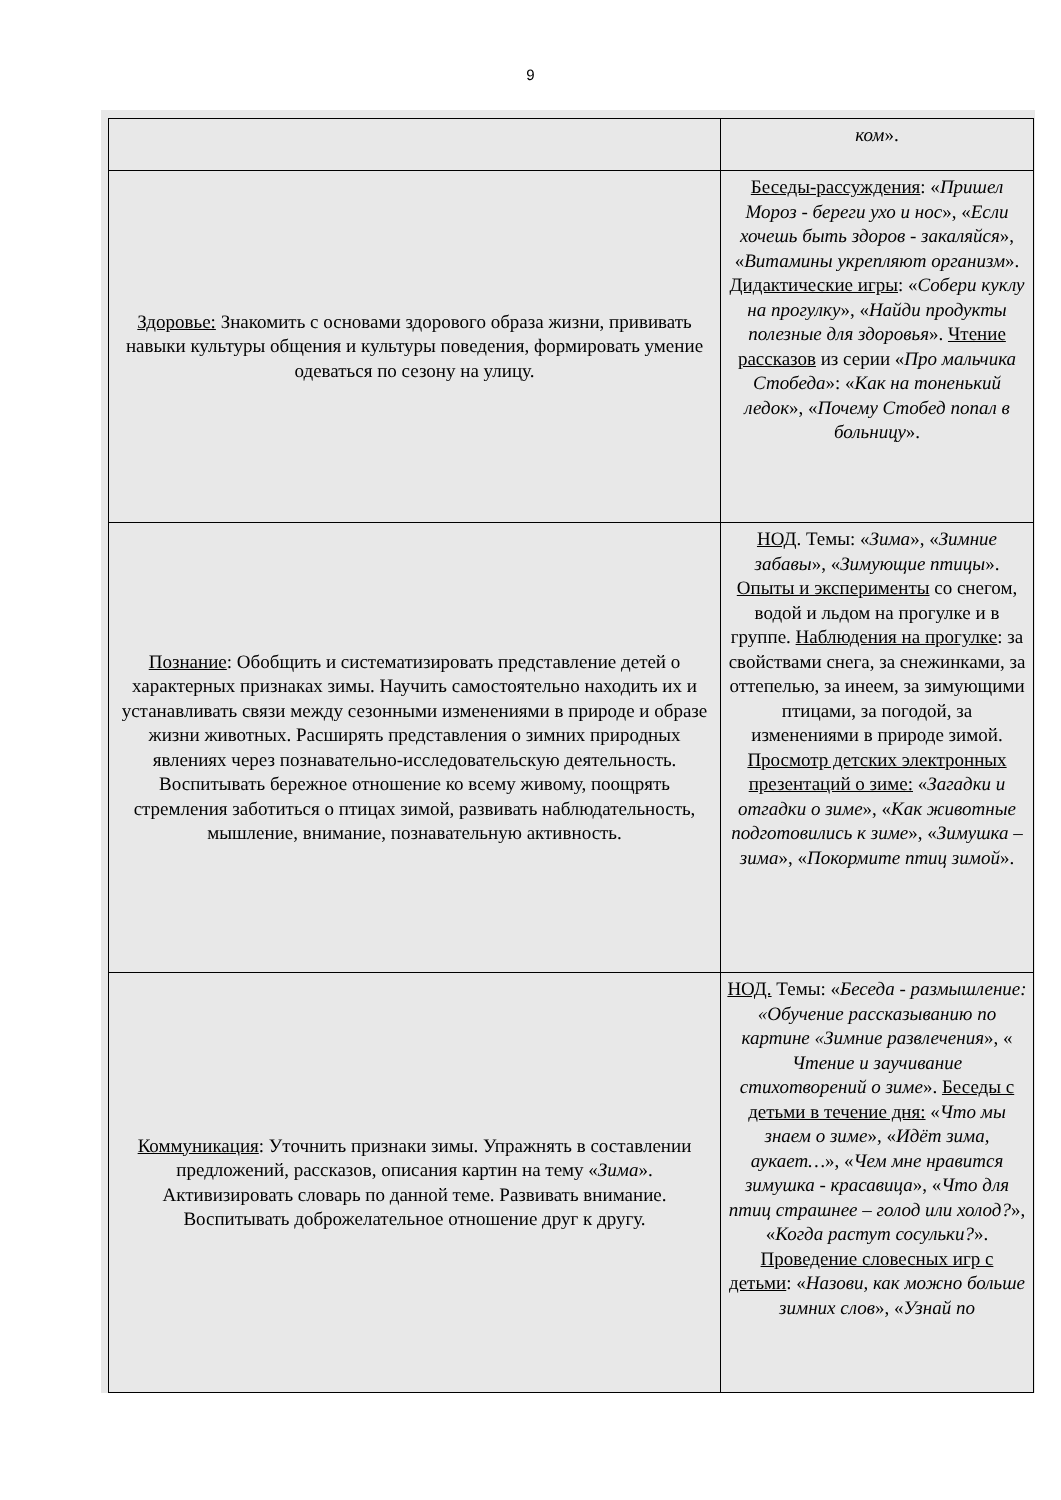9
| | ком ». |
| Здоровье: Знакомить с основами здорового образа жизни, прививать навыки культуры общения и культуры поведения, формировать умение одеваться по сезону на улицу. | Беседы-рассуждения : « Пришел Мороз - береги ухо и нос », « Если хочешь быть здоров - закаляйся », « Витамины укрепляют организм ». Дидактические игры : « Собери куклу на прогулку », « Найди продукты полезные для здоровья ». Чтение рассказов из серии « Про мальчика Стобеда »: « Как на тоненький ледок », « Почему Стобед попал в больницу ». |
| Познание : Обобщить и систематизировать представление детей о характерных признаках зимы. Научить самостоятельно находить их и устанавливать связи между сезонными изменениями в природе и образе жизни животных. Расширять представления о зимних природных явлениях через познавательно-исследовательскую деятельность. Воспитывать бережное отношение ко всему живому, поощрять стремления заботиться о птицах зимой, развивать наблюдательность, мышление, внимание, познавательную активность. | НОД . Темы: « Зима », « Зимние забавы », « Зимующие птицы ». Опыты и эксперименты со снегом, водой и льдом на прогулке и в группе. Наблюдения на прогулке : за свойствами снега, за снежинками, за оттепелью, за инеем, за зимующими птицами, за погодой, за изменениями в природе зимой. Просмотр детских электронных презентаций о зиме: « Загадки и отгадки о зиме », « Как животные подготовились к зиме », « Зимушка – зима », « Покормите птиц зимой ». |
| Коммуникация : Уточнить признаки зимы. Упражнять в составлении предложений, рассказов, описания картин на тему « Зима ». Активизировать словарь по данной теме. Развивать внимание. Воспитывать доброжелательное отношение друг к другу. | НОД. Темы: « Беседа - размышление: «Обучение рассказыванию по картине «Зимние развлечения », « Чтение и заучивание стихотворений о зиме ». Беседы с детьми в течение дня: « Что мы знаем о зиме », « Идёт зима, аукает… », « Чем мне нравится зимушка - красавица », « Что для птиц страшнее – голод или холод? », « Когда растут сосульки? ». Проведение словесных игр с детьми : « Назови, как можно больше зимних слов », « Узнай по |